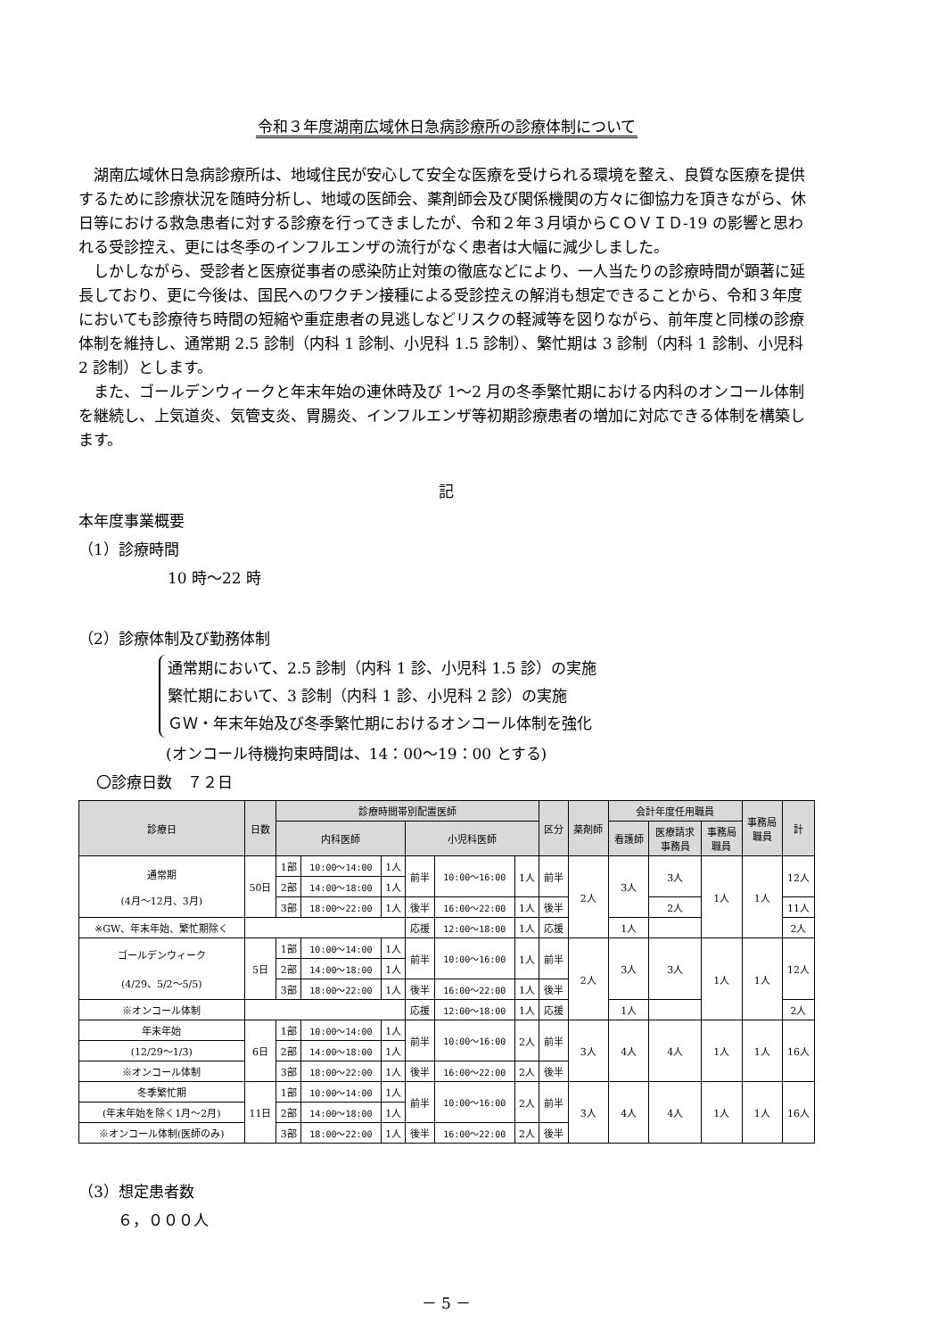令和３年度湖南広域休日急病診療所の診療体制について
湖南広域休日急病診療所は、地域住民が安心して安全な医療を受けられる環境を整え、良質な医療を提供するために診療状況を随時分析し、地域の医師会、薬剤師会及び関係機関の方々に御協力を頂きながら、休日等における救急患者に対する診療を行ってきましたが、令和２年３月頃からＣＯＶＩＤ-19 の影響と思われる受診控え、更には冬季のインフルエンザの流行がなく患者は大幅に減少しました。
しかしながら、受診者と医療従事者の感染防止対策の徹底などにより、一人当たりの診療時間が顕著に延長しており、更に今後は、国民へのワクチン接種による受診控えの解消も想定できることから、令和３年度においても診療待ち時間の短縮や重症患者の見逃しなどリスクの軽減等を図りながら、前年度と同様の診療体制を維持し、通常期 2.5 診制（内科 1 診制、小児科 1.5 診制）、繁忙期は 3 診制（内科 1 診制、小児科 2 診制）とします。
また、ゴールデンウィークと年末年始の連休時及び 1～2 月の冬季繁忙期における内科のオンコール体制を継続し、上気道炎、気管支炎、胃腸炎、インフルエンザ等初期診療患者の増加に対応できる体制を構築します。
記
本年度事業概要
（1）診療時間
10 時～22 時
（2）診療体制及び勤務体制
通常期において、2.5 診制（内科 1 診、小児科 1.5 診）の実施
繁忙期において、3 診制（内科 1 診、小児科 2 診）の実施
ＧＷ・年末年始及び冬季繁忙期におけるオンコール体制を強化
(オンコール待機拘束時間は、14：00～19：00 とする)
〇診療日数　７２日
| 診療日 | 日数 | 診療時間帯別配置医師 | | | | | | 区分 | 薬剤師 | 会計年度任用職員 | | | 事務局 職員 | 計 |
| --- | --- | --- | --- | --- | --- | --- | --- | --- | --- | --- | --- | --- | --- | --- |
| | | 内科医師 | | | 小児科医師 | | | | | 看護師 | 医療請求 事務員 | 事務局 職員 | | |
| 通常期 (4月～12月、3月) | 50日 | 1部 | 10:00～14:00 | 1人 | 前半 | 10:00～16:00 | 1人 | 前半 | 2人 | 3人 | 3人 | 1人 | 1人 | 12人 |
| | | 2部 | 14:00～18:00 | 1人 | | | | | | | | | | |
| | | 3部 | 18:00～22:00 | 1人 | 後半 | 16:00～22:00 | 1人 | 後半 | | | 2人 | | | 11人 |
| ※GW、年末年始、繁忙期除く | | | | | 応援 | 12:00～18:00 | 1人 | 応援 | | 1人 | | | | 2人 |
| ゴールデンウィーク (4/29、5/2～5/5) | 5日 | 1部 | 10:00～14:00 | 1人 | 前半 | 10:00～16:00 | 1人 | 前半 | 2人 | 3人 | 3人 | 1人 | 1人 | 12人 |
| | | 2部 | 14:00～18:00 | 1人 | | | | | | | | | | |
| | | 3部 | 18:00～22:00 | 1人 | 後半 | 16:00～22:00 | 1人 | 後半 | | | | | | |
| ※オンコール体制 | | | | | 応援 | 12:00～18:00 | 1人 | 応援 | | 1人 | | | | 2人 |
| 年末年始 | 6日 | 1部 | 10:00～14:00 | 1人 | 前半 | 10:00～16:00 | 2人 | 前半 | 3人 | 4人 | 4人 | 1人 | 1人 | 16人 |
| (12/29～1/3) | | 2部 | 14:00～18:00 | 1人 | | | | | | | | | | |
| ※オンコール体制 | | 3部 | 18:00～22:00 | 1人 | 後半 | 16:00～22:00 | 2人 | 後半 | | | | | | |
| 冬季繁忙期 | 11日 | 1部 | 10:00～14:00 | 1人 | 前半 | 10:00～16:00 | 2人 | 前半 | 3人 | 4人 | 4人 | 1人 | 1人 | 16人 |
| (年末年始を除く1月～2月) | | 2部 | 14:00～18:00 | 1人 | | | | | | | | | | |
| ※オンコール体制(医師のみ) | | 3部 | 18:00～22:00 | 1人 | 後半 | 16:00～22:00 | 2人 | 後半 | | | | | | |
（3）想定患者数
６，０００人
－ 5 －